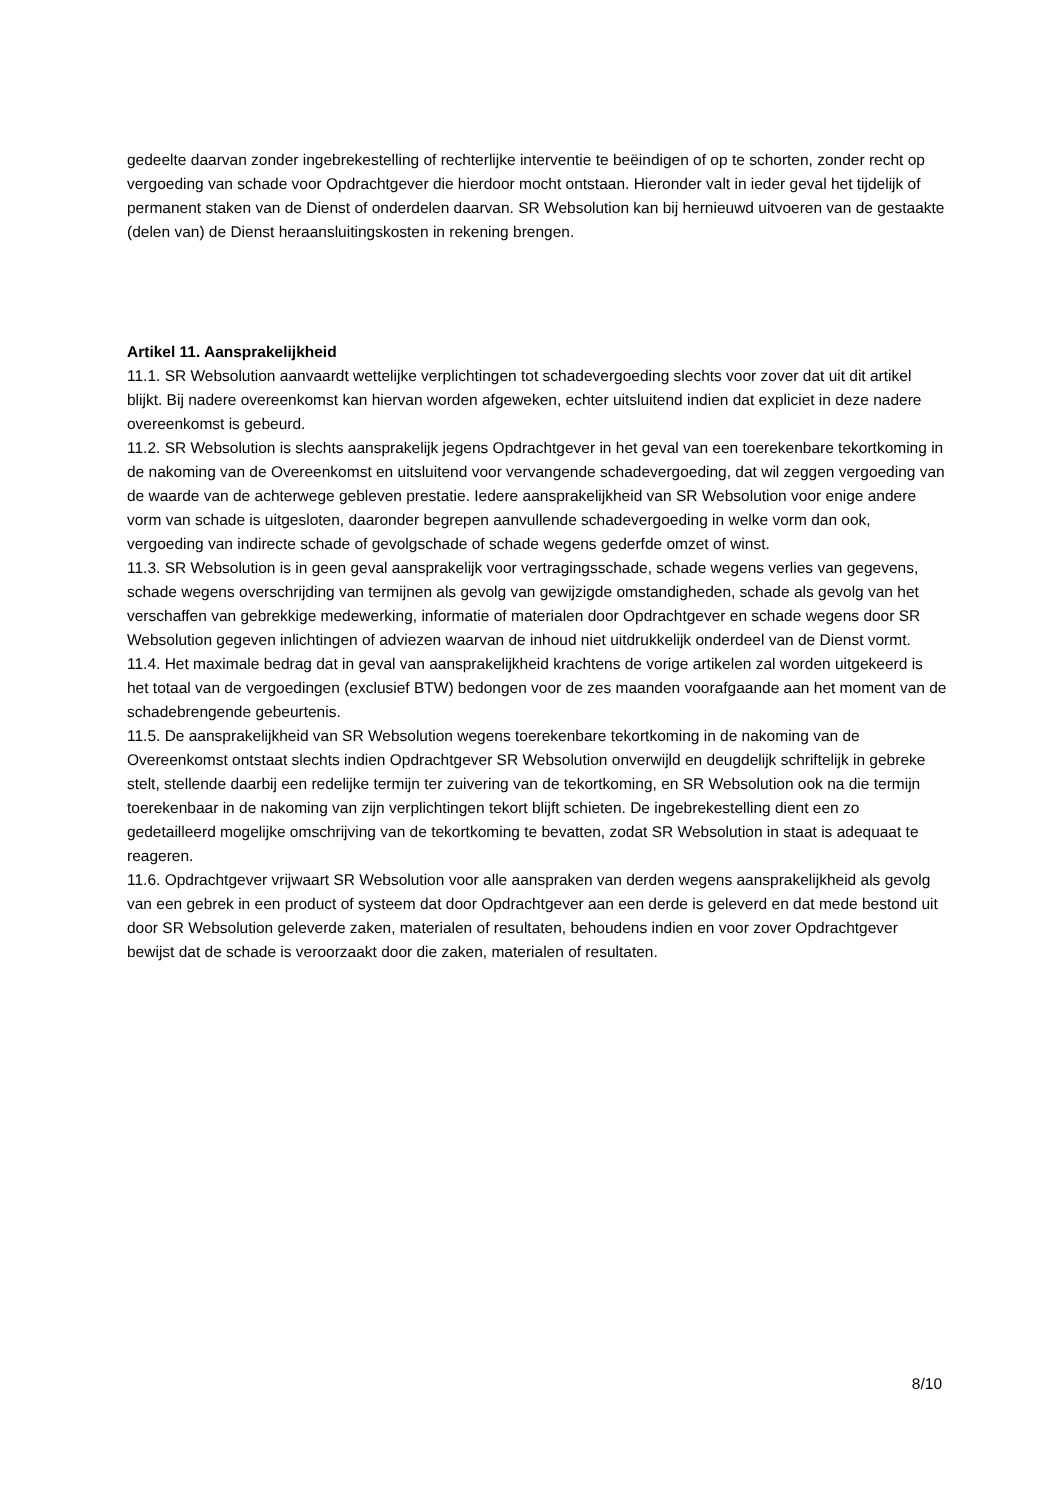gedeelte daarvan zonder ingebrekestelling of rechterlijke interventie te beëindigen of op te schorten, zonder recht op vergoeding van schade voor Opdrachtgever die hierdoor mocht ontstaan. Hieronder valt in ieder geval het tijdelijk of permanent staken van de Dienst of onderdelen daarvan. SR Websolution kan bij hernieuwd uitvoeren van de gestaakte (delen van) de Dienst heraansluitingskosten in rekening brengen.
Artikel 11. Aansprakelijkheid
11.1. SR Websolution aanvaardt wettelijke verplichtingen tot schadevergoeding slechts voor zover dat uit dit artikel blijkt. Bij nadere overeenkomst kan hiervan worden afgeweken, echter uitsluitend indien dat expliciet in deze nadere overeenkomst is gebeurd.
11.2. SR Websolution is slechts aansprakelijk jegens Opdrachtgever in het geval van een toerekenbare tekortkoming in de nakoming van de Overeenkomst en uitsluitend voor vervangende schadevergoeding, dat wil zeggen vergoeding van de waarde van de achterwege gebleven prestatie. Iedere aansprakelijkheid van SR Websolution voor enige andere vorm van schade is uitgesloten, daaronder begrepen aanvullende schadevergoeding in welke vorm dan ook, vergoeding van indirecte schade of gevolgschade of schade wegens gederfde omzet of winst.
11.3. SR Websolution is in geen geval aansprakelijk voor vertragingsschade, schade wegens verlies van gegevens, schade wegens overschrijding van termijnen als gevolg van gewijzigde omstandigheden, schade als gevolg van het verschaffen van gebrekkige medewerking, informatie of materialen door Opdrachtgever en schade wegens door SR Websolution gegeven inlichtingen of adviezen waarvan de inhoud niet uitdrukkelijk onderdeel van de Dienst vormt.
11.4. Het maximale bedrag dat in geval van aansprakelijkheid krachtens de vorige artikelen zal worden uitgekeerd is het totaal van de vergoedingen (exclusief BTW) bedongen voor de zes maanden voorafgaande aan het moment van de schadebrengende gebeurtenis.
11.5. De aansprakelijkheid van SR Websolution wegens toerekenbare tekortkoming in de nakoming van de Overeenkomst ontstaat slechts indien Opdrachtgever SR Websolution onverwijld en deugdelijk schriftelijk in gebreke stelt, stellende daarbij een redelijke termijn ter zuivering van de tekortkoming, en SR Websolution ook na die termijn toerekenbaar in de nakoming van zijn verplichtingen tekort blijft schieten. De ingebrekestelling dient een zo gedetailleerd mogelijke omschrijving van de tekortkoming te bevatten, zodat SR Websolution in staat is adequaat te reageren.
11.6. Opdrachtgever vrijwaart SR Websolution voor alle aanspraken van derden wegens aansprakelijkheid als gevolg van een gebrek in een product of systeem dat door Opdrachtgever aan een derde is geleverd en dat mede bestond uit door SR Websolution geleverde zaken, materialen of resultaten, behoudens indien en voor zover Opdrachtgever bewijst dat de schade is veroorzaakt door die zaken, materialen of resultaten.
8/10